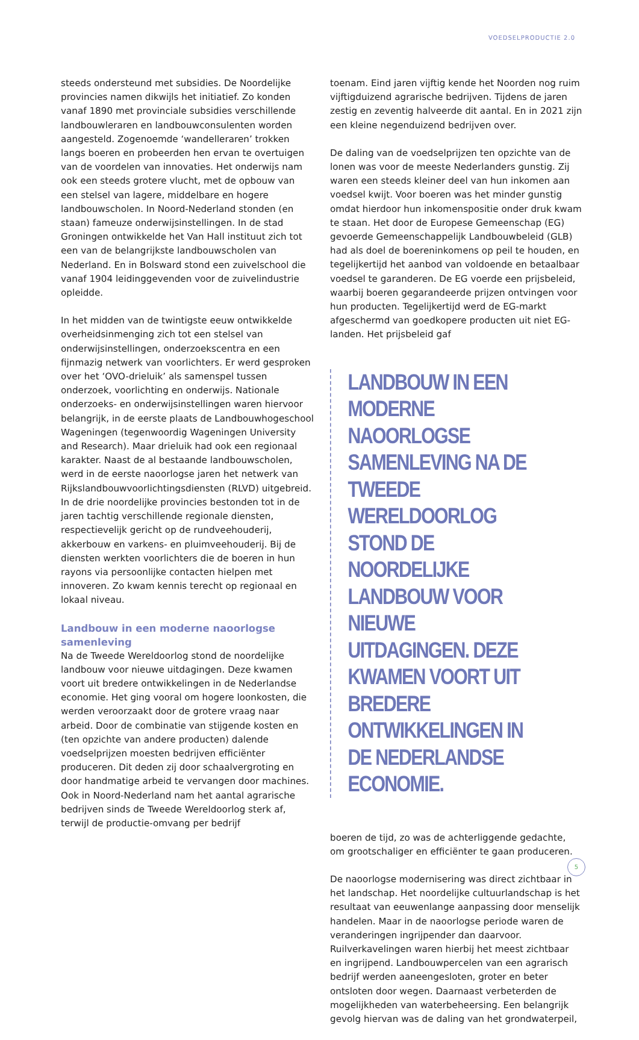VOEDSELPRODUCTIE 2.0
steeds ondersteund met subsidies. De Noordelijke provincies namen dikwijls het initiatief. Zo konden vanaf 1890 met provinciale subsidies verschillende landbouwleraren en landbouwconsulenten worden aangesteld. Zogenoemde ‘wandelleraren’ trokken langs boeren en probeerden hen ervan te overtuigen van de voordelen van innovaties. Het onderwijs nam ook een steeds grotere vlucht, met de opbouw van een stelsel van lagere, middelbare en hogere landbouwscholen. In Noord-Nederland stonden (en staan) fameuze onderwijsinstellingen. In de stad Groningen ontwikkelde het Van Hall instituut zich tot een van de belangrijkste landbouwscholen van Nederland. En in Bolsward stond een zuivelschool die vanaf 1904 leidinggevenden voor de zuivelindustrie opleidde.
In het midden van de twintigste eeuw ontwikkelde overheidsinmenging zich tot een stelsel van onderwijsinstellingen, onderzoekscentra en een fijnmazig netwerk van voorlichters. Er werd gesproken over het ‘OVO-drieluik’ als samenspel tussen onderzoek, voorlichting en onderwijs. Nationale onderzoeks- en onderwijsinstellingen waren hiervoor belangrijk, in de eerste plaats de Landbouwhogeschool Wageningen (tegenwoordig Wageningen University and Research). Maar drieluik had ook een regionaal karakter. Naast de al bestaande landbouwscholen, werd in de eerste naoorlogse jaren het netwerk van Rijkslandbouwvoorlichtingsdiensten (RLVD) uitgebreid. In de drie noordelijke provincies bestonden tot in de jaren tachtig verschillende regionale diensten, respectievelijk gericht op de rundveehouderij, akkerbouw en varkens- en pluimveehouderij. Bij de diensten werkten voorlichters die de boeren in hun rayons via persoonlijke contacten hielpen met innoveren. Zo kwam kennis terecht op regionaal en lokaal niveau.
Landbouw in een moderne naoorlogse samenleving
Na de Tweede Wereldoorlog stond de noordelijke landbouw voor nieuwe uitdagingen. Deze kwamen voort uit bredere ontwikkelingen in de Nederlandse economie. Het ging vooral om hogere loonkosten, die werden veroorzaakt door de grotere vraag naar arbeid. Door de combinatie van stijgende kosten en (ten opzichte van andere producten) dalende voedselprijzen moesten bedrijven efficiënter produceren. Dit deden zij door schaalvergroting en door handmatige arbeid te vervangen door machines. Ook in Noord-Nederland nam het aantal agrarische bedrijven sinds de Tweede Wereldoorlog sterk af, terwijl de productie-omvang per bedrijf
toenam. Eind jaren vijftig kende het Noorden nog ruim vijftigduizend agrarische bedrijven. Tijdens de jaren zestig en zeventig halveerde dit aantal. En in 2021 zijn een kleine negenduizend bedrijven over.
De daling van de voedselprijzen ten opzichte van de lonen was voor de meeste Nederlanders gunstig. Zij waren een steeds kleiner deel van hun inkomen aan voedsel kwijt. Voor boeren was het minder gunstig omdat hierdoor hun inkomenspositie onder druk kwam te staan. Het door de Europese Gemeenschap (EG) gevoerde Gemeenschappelijk Landbouwbeleid (GLB) had als doel de boereninkomens op peil te houden, en tegelijkertijd het aanbod van voldoende en betaalbaar voedsel te garanderen. De EG voerde een prijsbeleid, waarbij boeren gegarandeerde prijzen ontvingen voor hun producten. Tegelijkertijd werd de EG-markt afgeschermd van goedkopere producten uit niet EG-landen. Het prijsbeleid gaf
LANDBOUW IN EEN MODERNE NAOORLOGSE SAMENLEVING NA DE TWEEDE WERELDOORLOG STOND DE NOORDELIJKE LANDBOUW VOOR NIEUWE UITDAGINGEN. DEZE KWAMEN VOORT UIT BREDERE ONTWIKKELINGEN IN DE NEDERLANDSE ECONOMIE.
boeren de tijd, zo was de achterliggende gedachte, om grootschaliger en efficiënter te gaan produceren.
De naoorlogse modernisering was direct zichtbaar in het landschap. Het noordelijke cultuurlandschap is het resultaat van eeuwenlange aanpassing door menselijk handelen. Maar in de naoorlogse periode waren de veranderingen ingrijpender dan daarvoor. Ruilverkavelingen waren hierbij het meest zichtbaar en ingrijpend. Landbouwpercelen van een agrarisch bedrijf werden aaneengesloten, groter en beter ontsloten door wegen. Daarnaast verbeterden de mogelijkheden van waterbeheersing. Een belangrijk gevolg hiervan was de daling van het grondwaterpeil,
5